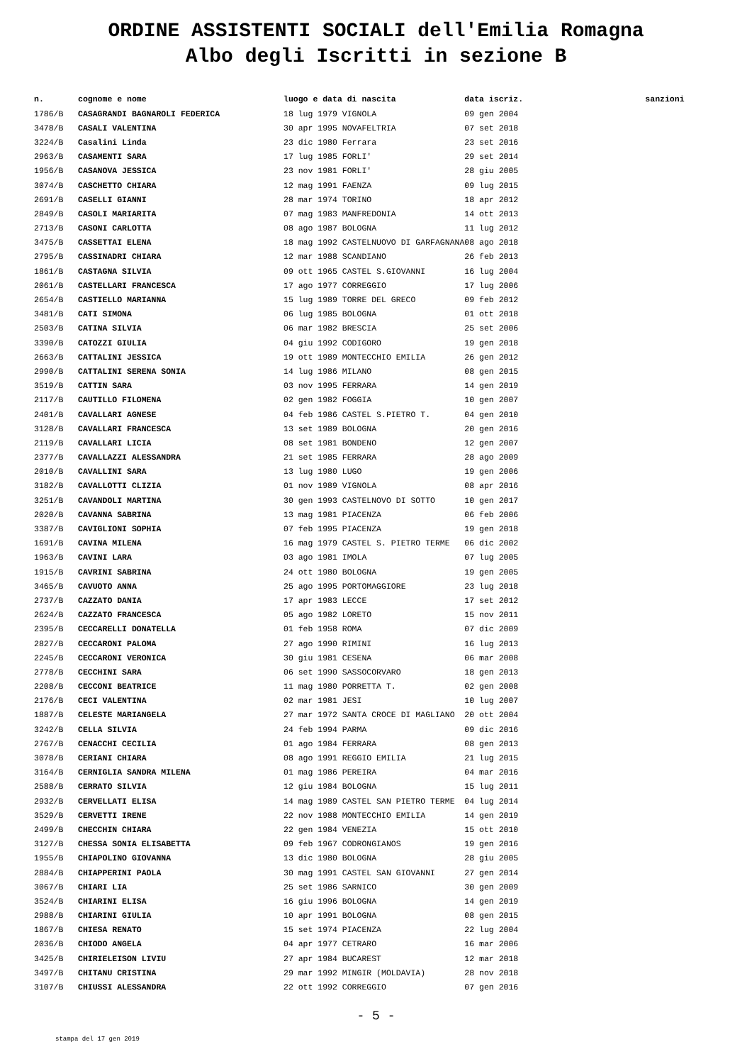ORDINE ASSISTENTI SOCIALI dell'Emilia Romagna
Albo degli Iscritti in sezione B
| n. | cognome e nome | luogo e data di nascita | data iscriz. | sanzioni |
| --- | --- | --- | --- | --- |
| 1786/B | CASAGRANDI BAGNAROLI FEDERICA | 18 lug 1979 VIGNOLA | 09 gen 2004 | |
| 3478/B | CASALI VALENTINA | 30 apr 1995 NOVAFELTRIA | 07 set 2018 | |
| 3224/B | Casalini Linda | 23 dic 1980 Ferrara | 23 set 2016 | |
| 2963/B | CASAMENTI SARA | 17 lug 1985 FORLI' | 29 set 2014 | |
| 1956/B | CASANOVA JESSICA | 23 nov 1981 FORLI' | 28 giu 2005 | |
| 3074/B | CASCHETTO CHIARA | 12 mag 1991 FAENZA | 09 lug 2015 | |
| 2691/B | CASELLI GIANNI | 28 mar 1974 TORINO | 18 apr 2012 | |
| 2849/B | CASOLI MARIARITA | 07 mag 1983 MANFREDONIA | 14 ott 2013 | |
| 2713/B | CASONI CARLOTTA | 08 ago 1987 BOLOGNA | 11 lug 2012 | |
| 3475/B | CASSETTAI ELENA | 18 mag 1992 CASTELNUOVO DI GARFAGNANA | 08 ago 2018 | |
| 2795/B | CASSINADRI CHIARA | 12 mar 1988 SCANDIANO | 26 feb 2013 | |
| 1861/B | CASTAGNA SILVIA | 09 ott 1965 CASTEL S.GIOVANNI | 16 lug 2004 | |
| 2061/B | CASTELLARI FRANCESCA | 17 ago 1977 CORREGGIO | 17 lug 2006 | |
| 2654/B | CASTIELLO MARIANNA | 15 lug 1989 TORRE DEL GRECO | 09 feb 2012 | |
| 3481/B | CATI SIMONA | 06 lug 1985 BOLOGNA | 01 ott 2018 | |
| 2503/B | CATINA SILVIA | 06 mar 1982 BRESCIA | 25 set 2006 | |
| 3390/B | CATOZZI GIULIA | 04 giu 1992 CODIGORO | 19 gen 2018 | |
| 2663/B | CATTALINI JESSICA | 19 ott 1989 MONTECCHIO EMILIA | 26 gen 2012 | |
| 2990/B | CATTALINI SERENA SONIA | 14 lug 1986 MILANO | 08 gen 2015 | |
| 3519/B | CATTIN SARA | 03 nov 1995 FERRARA | 14 gen 2019 | |
| 2117/B | CAUTILLO FILOMENA | 02 gen 1982 FOGGIA | 10 gen 2007 | |
| 2401/B | CAVALLARI AGNESE | 04 feb 1986 CASTEL S.PIETRO T. | 04 gen 2010 | |
| 3128/B | CAVALLARI FRANCESCA | 13 set 1989 BOLOGNA | 20 gen 2016 | |
| 2119/B | CAVALLARI LICIA | 08 set 1981 BONDENO | 12 gen 2007 | |
| 2377/B | CAVALLAZZI ALESSANDRA | 21 set 1985 FERRARA | 28 ago 2009 | |
| 2010/B | CAVALLINI SARA | 13 lug 1980 LUGO | 19 gen 2006 | |
| 3182/B | CAVALLOTTI CLIZIA | 01 nov 1989 VIGNOLA | 08 apr 2016 | |
| 3251/B | CAVANDOLI MARTINA | 30 gen 1993 CASTELNOVO DI SOTTO | 10 gen 2017 | |
| 2020/B | CAVANNA SABRINA | 13 mag 1981 PIACENZA | 06 feb 2006 | |
| 3387/B | CAVIGLIONI SOPHIA | 07 feb 1995 PIACENZA | 19 gen 2018 | |
| 1691/B | CAVINA MILENA | 16 mag 1979 CASTEL S. PIETRO TERME | 06 dic 2002 | |
| 1963/B | CAVINI LARA | 03 ago 1981 IMOLA | 07 lug 2005 | |
| 1915/B | CAVRINI SABRINA | 24 ott 1980 BOLOGNA | 19 gen 2005 | |
| 3465/B | CAVUOTO ANNA | 25 ago 1995 PORTOMAGGIORE | 23 lug 2018 | |
| 2737/B | CAZZATO DANIA | 17 apr 1983 LECCE | 17 set 2012 | |
| 2624/B | CAZZATO FRANCESCA | 05 ago 1982 LORETO | 15 nov 2011 | |
| 2395/B | CECCARELLI DONATELLA | 01 feb 1958 ROMA | 07 dic 2009 | |
| 2827/B | CECCARONI PALOMA | 27 ago 1990 RIMINI | 16 lug 2013 | |
| 2245/B | CECCARONI VERONICA | 30 giu 1981 CESENA | 06 mar 2008 | |
| 2778/B | CECCHINI SARA | 06 set 1990 SASSOCORVARO | 18 gen 2013 | |
| 2208/B | CECCONI BEATRICE | 11 mag 1980 PORRETTA T. | 02 gen 2008 | |
| 2176/B | CECI VALENTINA | 02 mar 1981 JESI | 10 lug 2007 | |
| 1887/B | CELESTE MARIANGELA | 27 mar 1972 SANTA CROCE DI MAGLIANO | 20 ott 2004 | |
| 3242/B | CELLA SILVIA | 24 feb 1994 PARMA | 09 dic 2016 | |
| 2767/B | CENACCHI CECILIA | 01 ago 1984 FERRARA | 08 gen 2013 | |
| 3078/B | CERIANI CHIARA | 08 ago 1991 REGGIO EMILIA | 21 lug 2015 | |
| 3164/B | CERNIGLIA SANDRA MILENA | 01 mag 1986 PEREIRA | 04 mar 2016 | |
| 2588/B | CERRATO SILVIA | 12 giu 1984 BOLOGNA | 15 lug 2011 | |
| 2932/B | CERVELLATI ELISA | 14 mag 1989 CASTEL SAN PIETRO TERME | 04 lug 2014 | |
| 3529/B | CERVETTI IRENE | 22 nov 1988 MONTECCHIO EMILIA | 14 gen 2019 | |
| 2499/B | CHECCHIN CHIARA | 22 gen 1984 VENEZIA | 15 ott 2010 | |
| 3127/B | CHESSA SONIA ELISABETTA | 09 feb 1967 CODRONGIANOS | 19 gen 2016 | |
| 1955/B | CHIAPOLINO GIOVANNA | 13 dic 1980 BOLOGNA | 28 giu 2005 | |
| 2884/B | CHIAPPERINI PAOLA | 30 mag 1991 CASTEL SAN GIOVANNI | 27 gen 2014 | |
| 3067/B | CHIARI LIA | 25 set 1986 SARNICO | 30 gen 2009 | |
| 3524/B | CHIARINI ELISA | 16 giu 1996 BOLOGNA | 14 gen 2019 | |
| 2988/B | CHIARINI GIULIA | 10 apr 1991 BOLOGNA | 08 gen 2015 | |
| 1867/B | CHIESA RENATO | 15 set 1974 PIACENZA | 22 lug 2004 | |
| 2036/B | CHIODO ANGELA | 04 apr 1977 CETRARO | 16 mar 2006 | |
| 3425/B | CHIRIELEISON LIVIU | 27 apr 1984 BUCAREST | 12 mar 2018 | |
| 3497/B | CHITANU CRISTINA | 29 mar 1992 MINGIR (MOLDAVIA) | 28 nov 2018 | |
| 3107/B | CHIUSSI ALESSANDRA | 22 ott 1992 CORREGGIO | 07 gen 2016 | |
- 5 -
stampa del 17 gen 2019